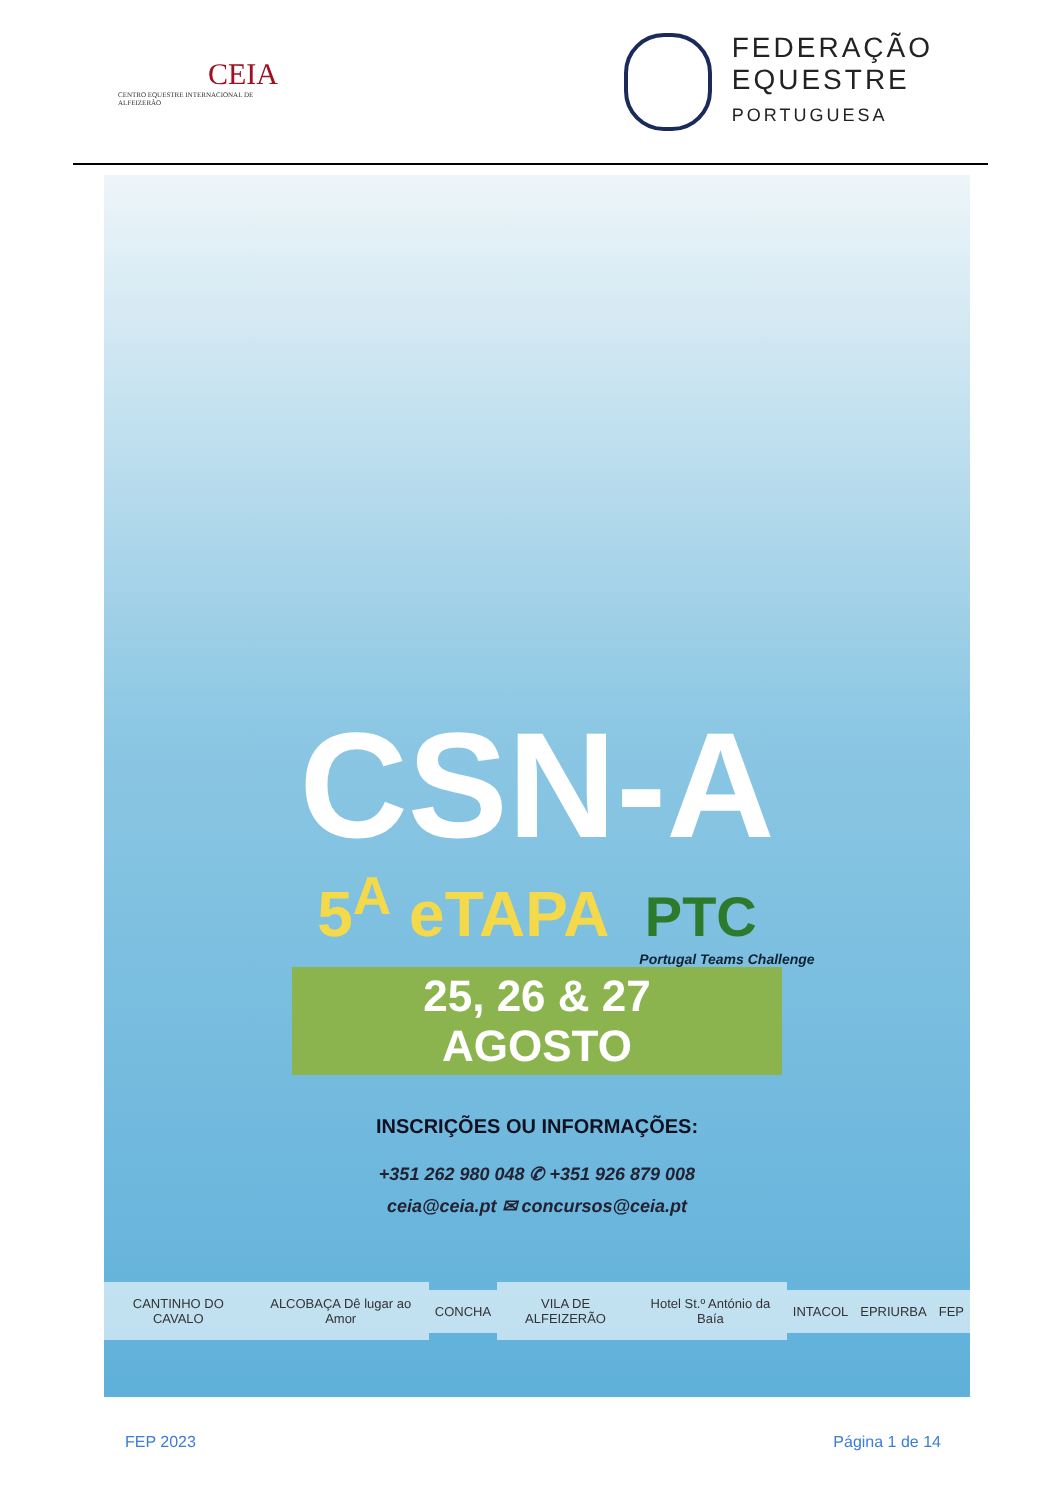CEIA
CENTRO EQUESTRE INTERNACIONAL DE ALFEIZERÃO
FEDERAÇÃO
EQUESTRE
PORTUGUESA
CSN-A
5<sup>A</sup> eTAPA PTC
Portugal Teams Challenge
25, 26 & 27 AGOSTO
INSCRIÇÕES OU INFORMAÇÕES:
+351 262 980 048 ✆ +351 926 879 008
ceia@ceia.pt ✉ concursos@ceia.pt
CANTINHO DO CAVALO ALCOBAÇA Dê lugar ao Amor CONCHA VILA DE ALFEIZERÃO Hotel St.º António da Baía INTACOL EPRIURBA FEP
FEP 2023 Página 1 de 14